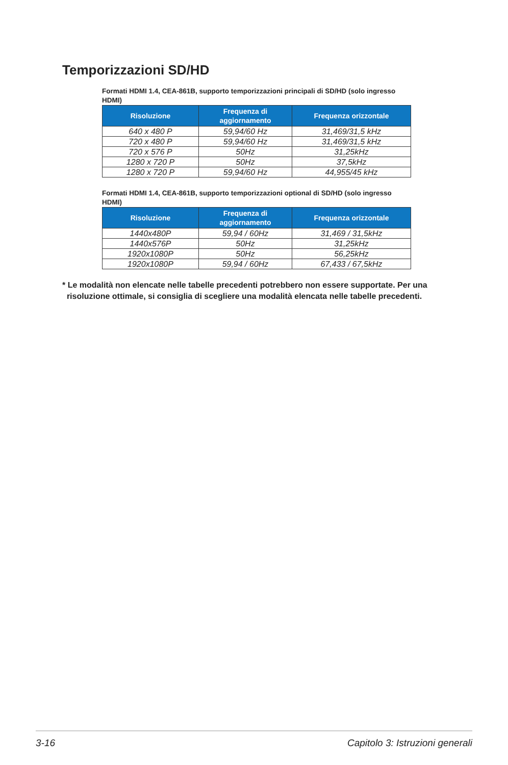Temporizzazioni SD/HD
Formati HDMI 1.4, CEA-861B, supporto temporizzazioni principali di SD/HD (solo ingresso HDMI)
| Risoluzione | Frequenza di aggiornamento | Frequenza orizzontale |
| --- | --- | --- |
| 640 x 480 P | 59,94/60 Hz | 31,469/31,5 kHz |
| 720 x 480 P | 59,94/60 Hz | 31,469/31,5 kHz |
| 720 x 576 P | 50Hz | 31,25kHz |
| 1280 x 720 P | 50Hz | 37,5kHz |
| 1280 x 720 P | 59,94/60 Hz | 44,955/45 kHz |
Formati HDMI 1.4, CEA-861B, supporto temporizzazioni optional di SD/HD (solo ingresso HDMI)
| Risoluzione | Frequenza di aggiornamento | Frequenza orizzontale |
| --- | --- | --- |
| 1440x480P | 59,94 / 60Hz | 31,469 / 31,5kHz |
| 1440x576P | 50Hz | 31,25kHz |
| 1920x1080P | 50Hz | 56,25kHz |
| 1920x1080P | 59,94 / 60Hz | 67,433 / 67,5kHz |
* Le modalità non elencate nelle tabelle precedenti potrebbero non essere supportate. Per una
risoluzione ottimale, si consiglia di scegliere una modalità elencata nelle tabelle precedenti.
3-16 Capitolo 3: Istruzioni generali